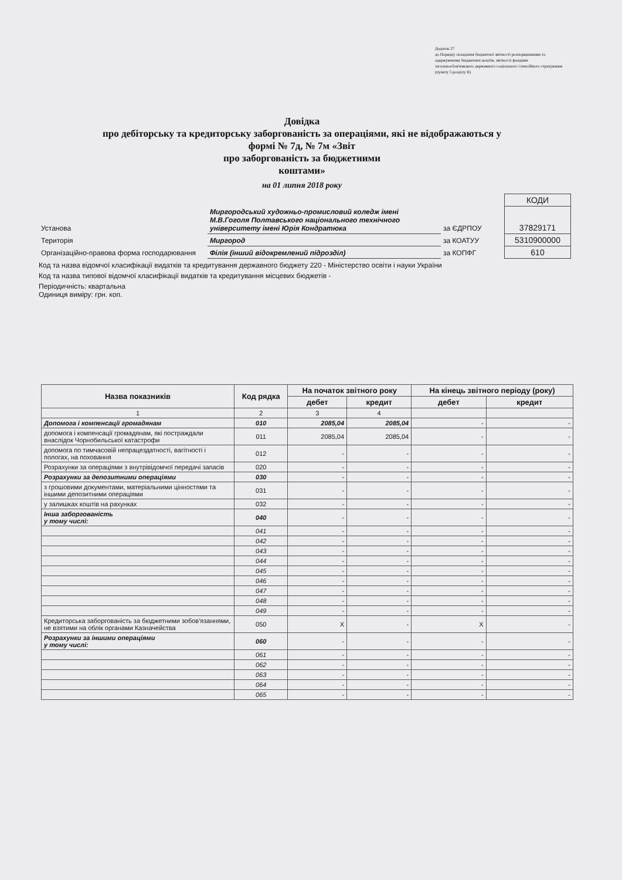Додаток 27
до Порядку складання бюджетної звітності розпорядниками та одержувачами бюджетних коштів, звітності фондами загальнообов'язкового державного соціального і пенсійного страхування
(пункту 5 розділу II)
Довідка
про дебіторську та кредиторську заборгованість за операціями, які не відображаються у формі № 7д, № 7м «Звіт
про заборгованість за бюджетними
коштами»
на 01 липня 2018 року
| | | | КОДИ |
| Установа | Миргородський художньо-промисловий коледж імені М.В.Гоголя Полтавського національного технічного університету імені Юрія Кондратюка | за ЄДРПОУ | 37829171 |
| Територія | Миргород | за КОАТУУ | 5310900000 |
| Організаційно-правова форма господарювання | Філія (інший відокремлений підрозділ) | за КОПФГ | 610 |
Код та назва відомчої класифікації видатків та кредитування державного бюджету 220 - Міністерство освіти і науки України
Код та назва типової відомчої класифікації видатків та кредитування місцевих бюджетів -
Періодичність: квартальна
Одиниця виміру: грн. коп.
| Назва показників | Код рядка | На початок звітного року | | На кінець звітного періоду (року) | |
| --- | --- | --- | --- | --- | --- |
| | | дебет | кредит | дебет | кредит |
| 1 | 2 | 3 | 4 | | |
| Допомога і компенсації громадянам | 010 | 2085,04 | 2085,04 | - | - |
| допомога і компенсації громадянам, які постраждали внаслідок Чорнобильської катастрофи | 011 | 2085,04 | 2085,04 | - | - |
| допомога по тимчасовій непрацездатності, вагітності і пологах, на поховання | 012 | - | - | - | - |
| Розрахунки за операціями з внутрівідомчої передачі запасів | 020 | - | - | - | - |
| Розрахунки за депозитними операціями | 030 | - | - | - | - |
| з грошовими документами, матеріальними цінностями та іншими депозитними операціями | 031 | - | - | - | - |
| у залишках коштів на рахунках | 032 | - | - | - | - |
| Інша заборгованість у тому числі: | 040 | - | - | - | - |
| | 041 | - | - | - | - |
| | 042 | - | - | - | - |
| | 043 | - | - | - | - |
| | 044 | - | - | - | - |
| | 045 | - | - | - | - |
| | 046 | - | - | - | - |
| | 047 | - | - | - | - |
| | 048 | - | - | - | - |
| | 049 | - | - | - | - |
| Кредиторська заборгованість за бюджетними зобов'язаннями, не взятими на облік органами Казначейства | 050 | Х | - | Х | - |
| Розрахунки за іншими операціями у тому числі: | 060 | - | - | - | - |
| | 061 | - | - | - | - |
| | 062 | - | - | - | - |
| | 063 | - | - | - | - |
| | 064 | - | - | - | - |
| | 065 | - | - | - | - |